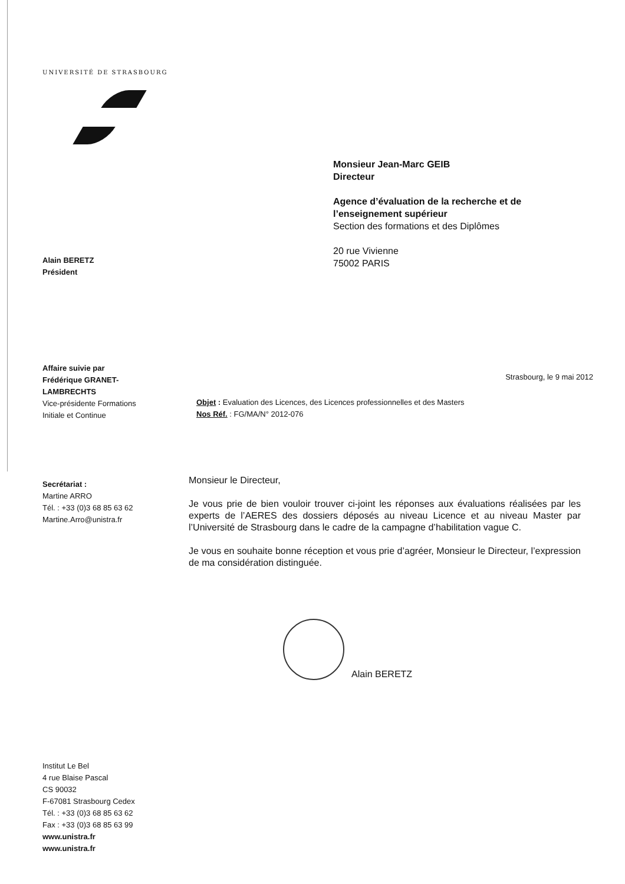UNIVERSITÉ DE STRASBOURG
Monsieur Jean-Marc GEIB
Directeur
Agence d’évaluation de la recherche et de
l’enseignement supérieur
Section des formations et des Diplômes
20 rue Vivienne
75002 PARIS
Alain BERETZ
Président
Affaire suivie par
Frédérique GRANET-
LAMBRECHTS
Vice-présidente Formations
Initiale et Continue
Strasbourg, le 9 mai 2012
Objet : Evaluation des Licences, des Licences professionnelles et des Masters
Nos Réf. : FG/MA/N° 2012-076
Secrétariat :
Martine ARRO
Tél. : +33 (0)3 68 85 63 62
Martine.Arro@unistra.fr
Monsieur le Directeur,
Je vous prie de bien vouloir trouver ci-joint les réponses aux évaluations réalisées par les experts de l’AERES des dossiers déposés au niveau Licence et au niveau Master par l’Université de Strasbourg dans le cadre de la campagne d’habilitation vague C.
Je vous en souhaite bonne réception et vous prie d’agréer, Monsieur le Directeur, l’expression de ma considération distinguée.
Alain BERETZ
Institut Le Bel
4 rue Blaise Pascal
CS 90032
F-67081 Strasbourg Cedex
Tél. : +33 (0)3 68 85 63 62
Fax : +33 (0)3 68 85 63 99
www.unistra.fr
www.unistra.fr